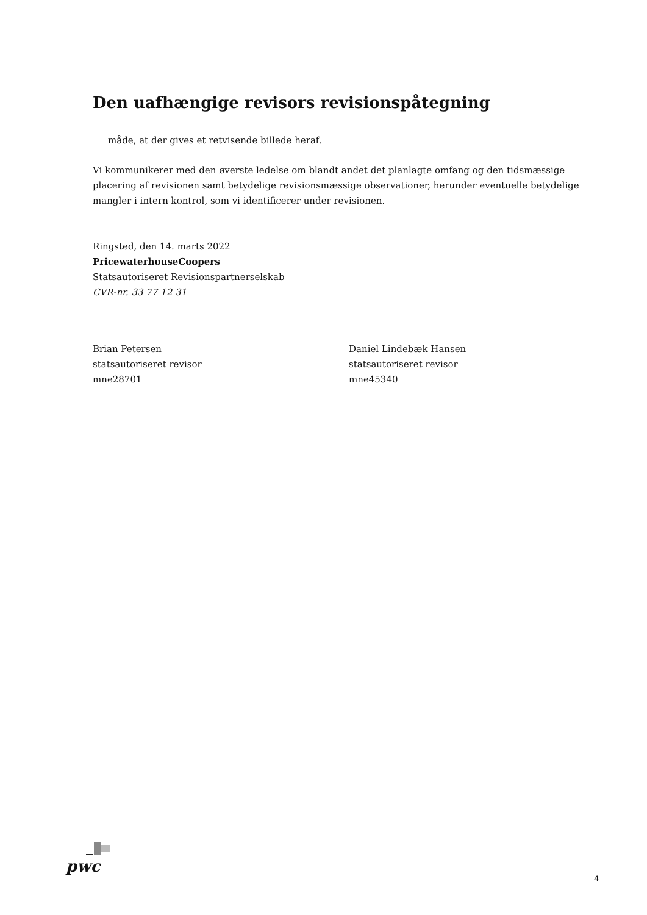Den uafhængige revisors revisionspåtegning
måde, at der gives et retvisende billede heraf.
Vi kommunikerer med den øverste ledelse om blandt andet det planlagte omfang og den tidsmæssige placering af revisionen samt betydelige revisionsmæssige observationer, herunder eventuelle betydelige mangler i intern kontrol, som vi identificerer under revisionen.
Ringsted, den 14. marts 2022
PricewaterhouseCoopers
Statsautoriseret Revisionspartnerselskab
CVR-nr. 33 77 12 31
Brian Petersen
statsautoriseret revisor
mne28701
Daniel Lindebæk Hansen
statsautoriseret revisor
mne45340
pwc 4